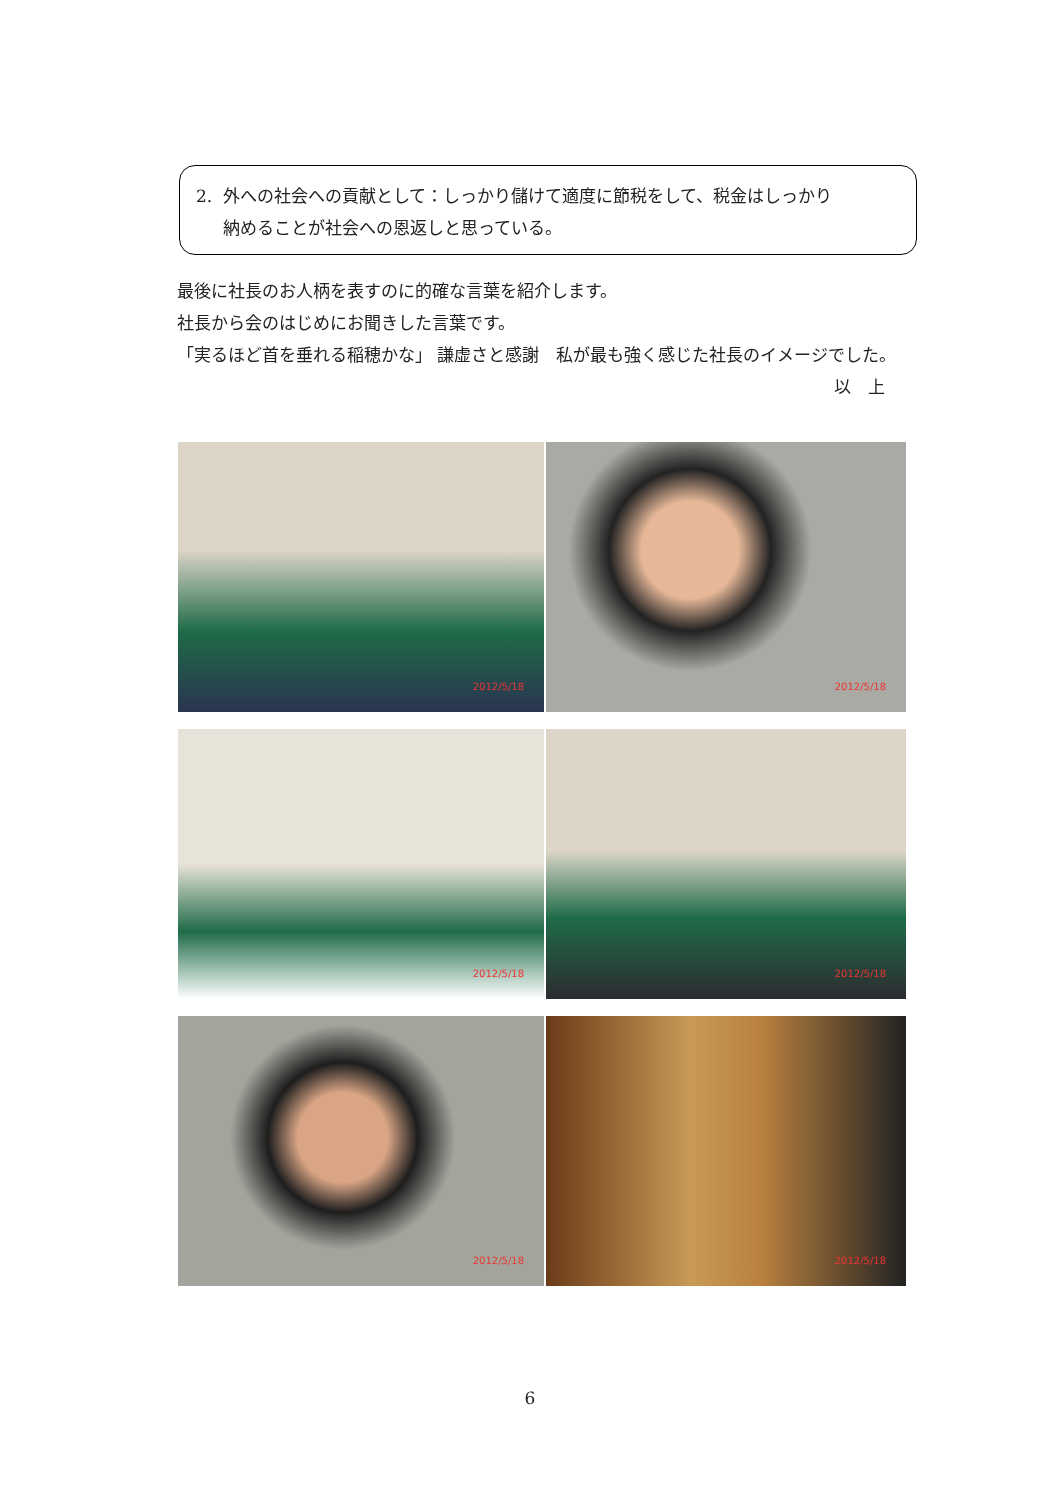2. 外への社会への貢献として：しっかり儲けて適度に節税をして、税金はしっかり
納めることが社会への恩返しと思っている。
最後に社長のお人柄を表すのに的確な言葉を紹介します。
社長から会のはじめにお聞きした言葉です。
「実るほど首を垂れる稲穂かな」 謙虚さと感謝　私が最も強く感じた社長のイメージでした。
以　上
2012/5/18
2012/5/18
2012/5/18
2012/5/18
2012/5/18
2012/5/18
6